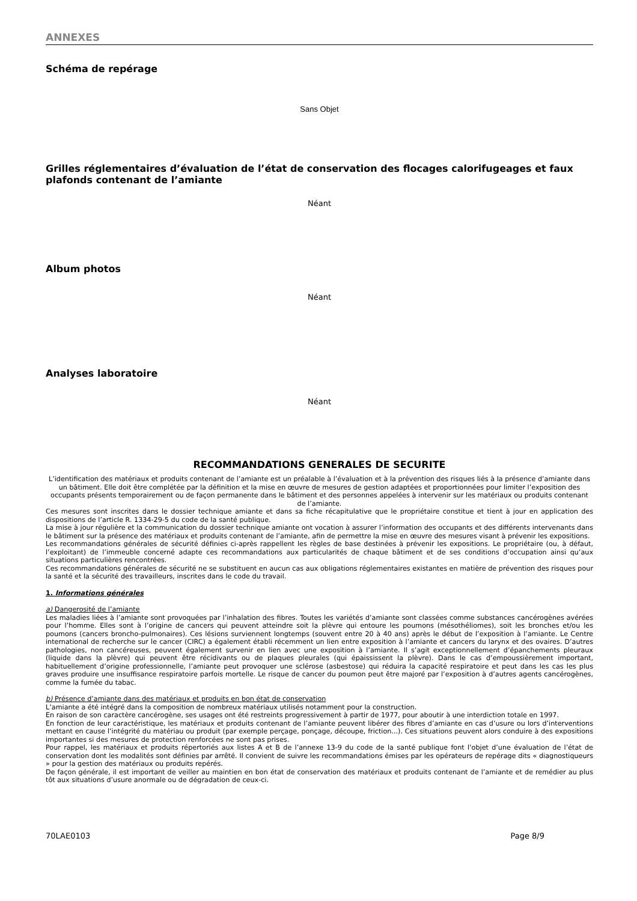ANNEXES
Schéma de repérage
Sans Objet
Grilles réglementaires d’évaluation de l’état de conservation des flocages calorifugeages et faux plafonds contenant de l’amiante
Néant
Album photos
Néant
Analyses laboratoire
Néant
RECOMMANDATIONS GENERALES DE SECURITE
L’identification des matériaux et produits contenant de l’amiante est un préalable à l’évaluation et à la prévention des risques liés à la présence d’amiante dans un bâtiment. Elle doit être complétée par la définition et la mise en œuvre de mesures de gestion adaptées et proportionnées pour limiter l’exposition des occupants présents temporairement ou de façon permanente dans le bâtiment et des personnes appelées à intervenir sur les matériaux ou produits contenant de l’amiante.
Ces mesures sont inscrites dans le dossier technique amiante et dans sa fiche récapitulative que le propriétaire constitue et tient à jour en application des dispositions de l’article R. 1334-29-5 du code de la santé publique.
La mise à jour régulière et la communication du dossier technique amiante ont vocation à assurer l’information des occupants et des différents intervenants dans le bâtiment sur la présence des matériaux et produits contenant de l’amiante, afin de permettre la mise en œuvre des mesures visant à prévenir les expositions.
Les recommandations générales de sécurité définies ci-après rappellent les règles de base destinées à prévenir les expositions. Le propriétaire (ou, à défaut, l’exploitant) de l’immeuble concerné adapte ces recommandations aux particularités de chaque bâtiment et de ses conditions d’occupation ainsi qu’aux situations particulières rencontrées.
Ces recommandations générales de sécurité ne se substituent en aucun cas aux obligations réglementaires existantes en matière de prévention des risques pour la santé et la sécurité des travailleurs, inscrites dans le code du travail.
1. Informations générales
a) Dangerosité de l’amiante
Les maladies liées à l’amiante sont provoquées par l’inhalation des fibres. Toutes les variétés d’amiante sont classées comme substances cancérogènes avérées pour l’homme. Elles sont à l’origine de cancers qui peuvent atteindre soit la plèvre qui entoure les poumons (mésothéliomes), soit les bronches et/ou les poumons (cancers broncho-pulmonaires). Ces lésions surviennent longtemps (souvent entre 20 à 40 ans) après le début de l’exposition à l’amiante. Le Centre international de recherche sur le cancer (CIRC) a également établi récemment un lien entre exposition à l’amiante et cancers du larynx et des ovaires. D’autres pathologies, non cancéreuses, peuvent également survenir en lien avec une exposition à l’amiante. Il s’agit exceptionnellement d’épanchements pleuraux (liquide dans la plèvre) qui peuvent être récidivants ou de plaques pleurales (qui épaississent la plèvre). Dans le cas d’empoussièrement important, habituellement d’origine professionnelle, l’amiante peut provoquer une sclérose (asbestose) qui réduira la capacité respiratoire et peut dans les cas les plus graves produire une insuffisance respiratoire parfois mortelle. Le risque de cancer du poumon peut être majoré par l’exposition à d’autres agents cancérogènes, comme la fumée du tabac.
b) Présence d’amiante dans des matériaux et produits en bon état de conservation
L’amiante a été intégré dans la composition de nombreux matériaux utilisés notamment pour la construction.
En raison de son caractère cancérogène, ses usages ont été restreints progressivement à partir de 1977, pour aboutir à une interdiction totale en 1997.
En fonction de leur caractéristique, les matériaux et produits contenant de l’amiante peuvent libérer des fibres d’amiante en cas d’usure ou lors d’interventions mettant en cause l’intégrité du matériau ou produit (par exemple perçage, ponçage, découpe, friction...). Ces situations peuvent alors conduire à des expositions importantes si des mesures de protection renforcées ne sont pas prises.
Pour rappel, les matériaux et produits répertoriés aux listes A et B de l’annexe 13-9 du code de la santé publique font l’objet d’une évaluation de l’état de conservation dont les modalités sont définies par arrêté. Il convient de suivre les recommandations émises par les opérateurs de repérage dits « diagnostiqueurs » pour la gestion des matériaux ou produits repérés.
De façon générale, il est important de veiller au maintien en bon état de conservation des matériaux et produits contenant de l’amiante et de remédier au plus tôt aux situations d’usure anormale ou de dégradation de ceux-ci.
70LAE0103 Page 8/9